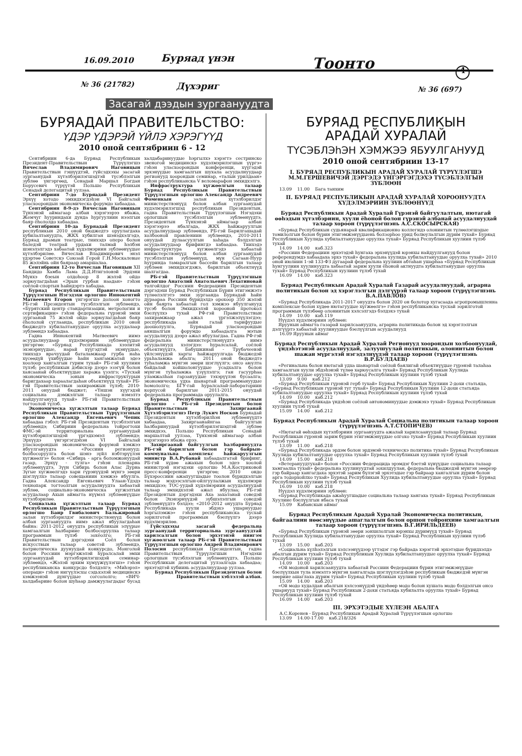16.09.2010 Буряад үнэн
№ 36 (21782) Дүхэриг
Тоонто 4
№ 36 (697)
Засагай дээдын зургаануудта
БУРЯАДАЙ ПРАВИТЕЛЬСТВО:
ҮДЭР ҮДЭРЭЙ ҮЙЛЭ ХЭРЭГҮҮД
2010 оной сентябриин 6 - 12
Сентябриин 6-да Буряад Республикын Президент-Правительствын Түрүүлэгшэ Вячеслав Владимирович Наговицын Правительствын гэшүүдтэй, гүйсэдхэхы засагай зургаанудай хүтэлбэрилэгшэдтэй түсэблэлгын зүблөө үнгэргөөд, Сенадай Маршал Богдан Борусевич түрүүтэй Польшо Республикын Сенадай делегацитай уулзаа.
Сентябриин 7-до Буряадай Президент Эрхүү хотодо эмхидхэгдэhэн VI Байгалай уласхоорондын экономическа форумдо хабаадаа.
Сентябриин 8-9-дэ Вячеслав Наговицын Түнхэнэй аймагаар албан хэрэгээрээ ябажа, Жемчуг hууриндахи дунда hургуулиин нээлгын баяр ёһололдо хабаадаа.
Сентябриин 10-да Буряадай Президент республикын 2010 оной бюджедтэ оруулагдаха хубилалтануудта, ЖКХ хубилган шэнэдхэлгэдэ, Буряад драмын театрые, тиихэдэ оперо болон баледэй театрай урдахи талмай hэлбэн шэнэлэлгэдэ хабаатай хүдэлмэриин зүблөөнүүдые хүтэлбэрилөө. Вячеслав Владимирович энэл үдэртөө Советскэ Союзай Герой Г.Н.Москалевые 85 жэлэйнь ойн баяраар амаршалаа.
Сентябриин 12-то Вячеслав Наговицын XII Бандидо Хамба Лама Д.Д.Итигэловэй Эрдэни Мүнхэ бэеын олдоhоор 8 жэлэй ойдо зорюулагдаhан «Эрын гурбан наадан» гэһэн соёлой-спортын hайндэртэ хабадаа.
Буряад Республикын Правительствын Түрүүлэгшын Нэгэдэхи орлогшо Иннокентий Матвеевич Егоров үнгэрэгшэ долоон хоногто РБ-гэй Президентын түсэблэлгын зүблөөндэ, «Бурятский центр стандартизации, метрологии и сертификации» гэһэн федеральна гүрэнэй эмхи зургаанай 75 жэлэй ойдо зорюулагдаhан баяр ёһололой суглаанда, республикын 2010 оной бюджедтэ хубилалтануудые оруулха асуудалаар зүблөөндэ хабаадаа.
Гадна Иннокентий Матвеевич иимэ асуудалнуудаар хүдэлмэриин зүблөөнүүдые үнгэргөө: «Буряад Республикада хээлитэй эхэнэрнүүдые, нарай хүүгэдтэй эхэнүүдые, тиихэдэ врачуудай баталамжаар гурба наһа хүсөөдүй үхибүүдые hайн хангамжатай эдеэ хоолоор хангалгын гурим тухай» РБ-гэй хуулиин түлэб; республикын дэбисхэр дээрэ эзэгүй болон хаясаанай объектнүүдые хаража үзэлгэ; «Тусхай экономическа зонын инфраструктурын баригдахаар хараалагдаhан объектнүүд тухай» РБ-гэй Правительствын захирамжын түлэб; 2010-2011 онуудай бюджет; «Үншэн хүүгэдэй социальна дэмжэлгын талаар нэмэлтэ найдуулганууд тухай» РБ-гэй Правительствын тогтоолой түлэб.
Экономическа хүгжэлтын талаар Буряад Республикын Правительствын Түрүүлэгшын орлогшо Александр Евгеньевич Чепик хабаадаа гэбэл: РБ-гэй Президентын түсэблэлгын зүблөөндэ; Сибириин федеральна тойрогтохи ФМС-эй территориальна зургаануудай хүтэлбэрилэгшэдэй үргэдхэмэл зүблөөндэ; Эрхүүдэ үнгэргэгдэhэн VI Байгалай уласхоорондын экономическа форумой хэмжээ ябуулгануудта - «Россиин регионууд: болбосоруулга болон шэнэ зүйл нэбтэрүүлэн хүгжөөлгэ» болон «Сибирь - арга боломжонуудай газар, Эрхүү - тулга» гэһэн пленарна зүблөөнүүдтэ, Зүүн Сибирь болон Алас Дурна Зүгые хүгжөөлгэдэ хари гүрэнүүдэй мүнгэ зөөри шэглүүлхэ талаар совещаниин хэмжээ ябуулга. Гадна Александр Евгеньевич Улаан-Үдэдэ технопарк тогтоолгын асуудалнуудта хабаатай зүблөө, социально-экономическа хүгжэлтын асуудалаар Ахын аймагта нүүмэл зүблөөнүүдые хүтэлбэрилөө.
Социальна хүгжэлтын талаар Буряад Республикын Правительствын Түрүүлэгшын орлогшо Баир Гвибалович Бальжировай залан хүтэлбэрилдэг министерствэнүүд болон албан зургаануудта иимэ ажал ябуулагдаhан байна: 2011-2012 онуудта республикын элүүрые хамгаалгын hалбариие болбосоруулха талаар программын түлэб зохёолго; РБ-гэй Правительствын дэргэдэхи Соёл болон искусствын талаар советэй зүблөөндэ, патриотическа дуунуудай конкурсдо, Монголой болон Россиин мэргэжэлэй hуралсалай эмхи зургаануудай хүтэлбэрилэгшэдэй семинар-зүблөөндэ, «Жэлэй эрхим хүмүүжүүлэгшэ» гэһэн республиканска конкурсдо бэлдэлгэ; «Миhэрэл» операци» гэһэн нигүүлэсхы сэдьхэлэй медицинскэ хэмжээнэй дүнгүүдые согсололго; «ВИЧ-халдабариие болон шуhаар дамжуулагдадаг бусад халдабаринуудые hэргылхэ хэрэгтэ сестринско звеногой медицинскэ хүдэлмэрилэгшын үүргэ» гэһэн уласхоорондын конференци, хүүгэдэй эрхэнүүдые хамгаалгын шухала асуудалнуудаар регионууд хоорондын семинар, «талын урилдаан» гэһэн республиканска V веломарафон эмхидхэлгэ.
Инфраструктура хүгжөөлгын талаар Буряад Республикын Правительствын Түрүүлэгшын орлогшо Александр Андреевич Фоменкын залан хүтэлбэрилдэг министерствэнүүд болон албан зургаанудай хүдэлмэрилэгшэд республикын Президентын, гадна Правительствын Түрүүлэгшын Нэгэдэхи орлогшын түсэблэлгын зүблөөнүүдтэ, Президентын Түнхэнэй аймагаар албан хэрэгээрээ ябалгада, ЖКХ hайжаруулгын асуудалнуудаар зүблөөндэ, РБ-гэй Барилгашадай холбооной правлениин зүблөөндэ, 2010-2011 онуудай дулаасуулгын хаhада бэлдэлгын асуудалнуудаар брифингдэ хабаадаа. Тиихэдэ инфраструктура хүгжөөлгэдэ хабаатай министерствэнүүд болон албан зургаанудай түсэблэлгын зүблөөнүүд, мүн Сагаан-Нуур hууринда тамаралгын бассейн барилгын талаар зүблөөн эмхидхэгдэжэ, барилгын объектнүүд шалгагдаа.
РБ-гэй Правительствын Түрүүлэгшын орлогшо Анатолий Анатольевич Лехатиновай толгойлдог Россиин Федерациин Президентын дэргэдэхи Буряад Республикын Бүрин этигэмжэтэ түлөөлэлгэтэ эмхи зургаанда Буряадай hайн дураараа Россиин бүридэлдэ орохоор 350 жэлэй ойн баярта хабаатай гол хэмжээ ябуулганууд түсэб болон Эмхидхэлэй хорооной протокол бэелүүлхэ тухай РФ-гэй Правительствын захирамжаар ажал үргэлжэлүүлэгдээ; республикада зайн галай тарифуудые доошолуулга, Буряадай уласхоорондын аяншалгын форумдо хабаадалга мэтын асуудалнууд дээрэ ажал ябуулагдаа. Гадна РФ-гэй федеральна министерствэнүүдтэ иимэ асуудалнууд хэлэгдээ: hуралсалай, соёлой объектнүүдтэ, Бабушкинай - Трубачеевэй үйлсэнүүдэй харгы hайжаруулгада бюджедэй урьhаламжа абалга; 2011 оной бюджедтэ туhаламжа мүнгэн зөөри шэглүүлгэ; онсо аюулта байдалай хойшолонгуудые усадхалга болон мүнгэн туhаламжа үзүүлэлгэ; ган гасуурhаа уламжалhан гарзануудые тэхэрүүлэн бусаалга; экономическа удха шанартай программануудые hомололго; БГУ-гай hуралсалай-лабораториин корпусой барилгые 2011-2015 онуудай федеральна программада оруулалга.
Буряад Республикын Правительствын орлогшо - РБ-гэй Президентын болон Правительствын Захиргаанай Хүтэлбэрилэгшэ Петр Лукич Носков Буряадай Президентын хүтэлбэрилhэн зүблөөнүүдтэ хабаадаа, Захиргаанайнгаа байгуулгын hалбаринуудай хүтэлбэрилэгшэдтэй зүблөө эмхидхээ, Польшо Республикын Сенадай маршалтай уулзаа, Түнхэнэй аймагаар албан хэрэгээрээ ябажа ерээ.
Захиргаанай байгуулгын hалбаринуудта РБ-гэй барилгын болон гэр байрын-коммунальна комплекс hайжаруулгын министр В.А.Рубанай хабаадалгатай брифинг, РБ-гэй хүдөө ажахын болон эдеэ хоолой министрэй нэгэдэхи орлогшо М.А.Костриковой пресс-конференци үнгэргөө; 2010 ондо Бүхэроссиин ажапуугшадые тоолон бүридхэлгын талаар мэдээсэлгын-ойлгуулалжын хүдэлмэри эмхидхээ; ТОС-уудай хүдэлмэриин асуудалнуудай талаар эмхидхэлэй ажал ябуулаа; РБ-гэй Президентын дэргэдэхи Аха захатанай соведэй болон Эхэнэрнүүдэй зүбшэлэлгын соведэй зүблөөнүүдтэ бэлдээ; «2010-2012 онуудта Буряад Республикада хуули эбдэхэ ушарнуудые hэргылэмжэ» гэһэн республиканска тусхай зорилготой программын бэелүүлгэ дээрэ хүдэлмэрилөө.
Гүйсэдхэхы засагай федеральна зургаанудай территориальна зургаануудтай харилсалгын болон эрхэтэнэй ниигэм хүгжөөлгын талаар РБ-гэй Правительствын Түрүүлэгшын орлогшо Андрей Владимирович Полосин республикын Президентын, гадна Правительствын Түрүүлэгшын Нэгэдэхи орлогшын түсэблэлгын зүблөөнүүдтэ, Польшо Республикын делегацитай уулзалгада хабаадаа; эрхэтэдтэй хубиинь асуудалнуудаар уулзаа.
Буряад Республикын Президентын болон Правительствын хэблэлэй албан.
БУРЯАД РЕСПУБЛИКЫН
АРАДАЙ ХУРАЛАЙ
ТҮСЭБЛЭhЭН ХЭМЖЭЭ ЯБУУЛГАНУУД
2010 оной сентябриин 13-17
I. БУРЯАД РЕСПУБЛИКЫН АРАДАЙ ХУРАЛАЙ ТҮРҮҮЛЭГШЭ М.М.ГЕРШЕВИЧЭЙ ДЭРГЭДЭ ҮНГЭРГЭГДЭХЭ ТҮСЭБЛЭЛГЫН ЗҮБЛӨӨН
13.09 11.00 Бага танхим
II. БУРЯАД РЕСПУБЛИКЫН АРАДАЙ ХУРАЛАЙ ХОРООНУУДТА ХҮДЭЛМЭРИИН ЗҮБЛӨӨНҮҮД
Буряад Республикын Арадай Хуралай Гүрэнэй байгуулалтын, нютагай өөhэдын хүтэлбэриин, хуули ёhоной болон гүрэнэй албанай асуудалнуудай талаар хороон (түрүүлэгшэнь А.С.СКОСЫРСКАЯ)
«Буряад Республикын судьянарай квалификационно коллегидэ олониитын түлөөлэгшэдые томилолгын болон бүрин этигэмжэнүүдыень болзорhоо урид болюулалгын дүрим тухай» Буряад Республикын Хуулида хубилалтануудые оруулха тухай» Буряад Республикын хуулиин түлэб тухай
14.09 14.00 каб.323
«Россиин Федерациин эрхэтэдэй hунгаха эрхэнүүдэй юрэнхы найдуулганууд болон референдумдэ хабаадаха эрхэ тухай» федеральна хуулида хубилалтануудые оруулха тухай» 2010 оной июлиин 1-эй 133-ФЗ дугаарай федеральна хуулиин абтаhан ушарhаа «Буряад Республикын hунгуулиин хуулинуудта хабаатай зарим хуули ёhоной актнуудта хубилалтануудые оруулха тухай» Буряад Республикын хуулиин түлэб тухай
16.09 14.00 каб.323
Буряад Республикын Арадай Хуралай Газарай асуудалнуудай, аграрна политикын болон эд хэрэглэлгын дэлгүүрэй талаар хороон (түрүүлэгшэнь В.А.ПАВЛОВ)
«Буряад Республикада 2011-2017 онуудта болон 2020 он болотор хугасаада агропромышленна комплексые болон хүдөө нютагуудые хүгжөөлгэ» гэһэн республиканска тусхай зорилготой программын түлэбөөр олониитын хэлсэлгэдэ бэлдэхэ тухай
14.09 10.00 каб.119
Нүүдэл хүдэлмэриин зүблөөн:
Яруунын аймагта газарай харилсаануудта, аграрна политикада болон эд хэрэглэлгын дэлгүүртэ хабаатай хуулинуудые бэелүүлгын асуудалнууд
16.09 Яруунын аймаг
Буряад Республикын Арадай Хуралай Регионууд хоорондын холбоонуудай, үндэhэтэнэй асуудалнуудай, залуушуулай политикын, олониитын болон шажан мүргэлэй нэгэдэлнүүдэй талаар хороон (түрүүлэгшэнь В.Р.БУЛДАЕВ)
«Регинальна болон нютагай удха шанартай соёлой баялигай объектнүүдые гүрэнэй талаhаа хамгаалгын хуули эбдэhэнэй түлөө харюусалга тухай» Буряад Республикын Хуулида хубилалтануудые оруулха тухай» Буряад Республикын хуулиин түлэб тухай
13.09 9.00 каб.212
«Буряад Республикын гүрэнэй герб тухай» Буряад Республикын Хуулиин 2-дохи статьяда, «Буряад Республикын гүрэнэй туг тухай» Буряад Республикын Хуулиин 12-дохи статьяда хубилалтануудые оруулха тухай» Буряад Республикын хуулиин түлэб тухай
14.09 10.00 каб.212
«Буряад Республикада үндэhэн соёлой автономинуудые дэмжэхэ тухай» Буряад Республикын хуулиин түлэб тухай
15.09 14.00 каб.212
Буряад Республикын Арадай Хуралай Социальна политикын талаар хороон (түрүүлэгшэнь А.Т.СТОПИЧЕВ)
«Нютагай өөhэдын хүтэлбэриин зургаануудта ажалай харилсаануудай талаар Буряад Республикын гүрэнэй зарим бүрин этигэмжэнүүдые олгохо тухай» Буряад Республикын хуулиин түлэб тухай
13.09 11.00 каб.218
«Буряад Республикада эрдэм болон эрдэмэй-техническэ политика тухай» Буряад Республикын Хуулида хубилалтануудые оруулха тухай» Буряад Республикын хуулиин түлэб тухай
14.09 15.00 каб.218
«Ветерануудтухай» болон «Россиин Федерацида эрэмдэг бэетэй хүнүүдые социальна талаар хамгаалха тухай» федеральна хуулинуудтай зохилдуулан, федеральна бюджедэй мүнгэн зөөреэр гэр байраар хангагдаха эрхэтэй зарим бүлэгэй эрхэтэдые гэр байраар хангалгын дүрим болон арга тодорхойлхо тухай» Буряад Республикын Хуулида хубилалтануудые оруулха тухай» Буряад Республикын хуулиин түлэб тухай
16.09 10.00 каб.218
Нүүдэл хүдэлмэриин зүблөөн:
«Буряад Республикада ажаhуугшадые социальна талаар хангаха тухай» Буряад Республикын Хуулиие бэелүүлгын ябаса тухай
15.09 Кабанскын аймаг
Буряад Республикын Арадай Хуралай Экономическа политикын, байгаалиин нөөсэнүүдые ашаглалгын болон оршон тойронхиие хамгаалгын талаар хороон (түрүүлэгшэнь В.Г.ИРИЛЬДЕЕВ)
«Буряад Республикын гүрэнэй зөөри зонхилолгын юрэнхы дүримүүд тухай» Буряад Республикын Хуулида хубилалтануудые оруулха тухай» Буряад Республикын хуулиин түлэб тухай
13.09 15.00 каб.203
«Социальна хүлhэлэлгын хэлсээнүүдээр үгтэдэг гэр байрада хэрэгтэй эрхэтэдые бүридхэлдэ абалгын дүрим тухай» Буряад Республикын Хуулида хубилалтануудые оруулха тухай» Буряад Республикын хуулиин түлэб тухай
14.09 10.00 каб.203
«Ой модоной харилсаануудта хабаатай Россиин Федерациин бүрин этигэмжэнүүдые бэелүүлхын тула нэмэлтэ мүнгэн хангалгада шэглүүлэгдэhэн республикын бюджедэй мүнгэн зөөриие ашаглаха дүрим тухай» Буряад Республикын хуулиин түлэб тухай
15.09 14.00 каб.203
«Ой модо худалдан абалгын хэлсээнүүдэй үндэhөөр модо болон хушата модо бэлдэлгын онсо ушарнууд тухай» Буряад Республикын 2-дохи статьяда хубилалта оруулха тухай» Буряад Республикын хуулиин түлэб тухай
16.09 14.00 каб.203
III. ЭРХЭТЭДЫЕ ХҮЛЕЭН АБАЛГА
А.С.Коренев - Буряад Республикын Арадай Хуралай Түрүүлэгшын орлогшо
13.09 14.00-17.00 каб.218/326